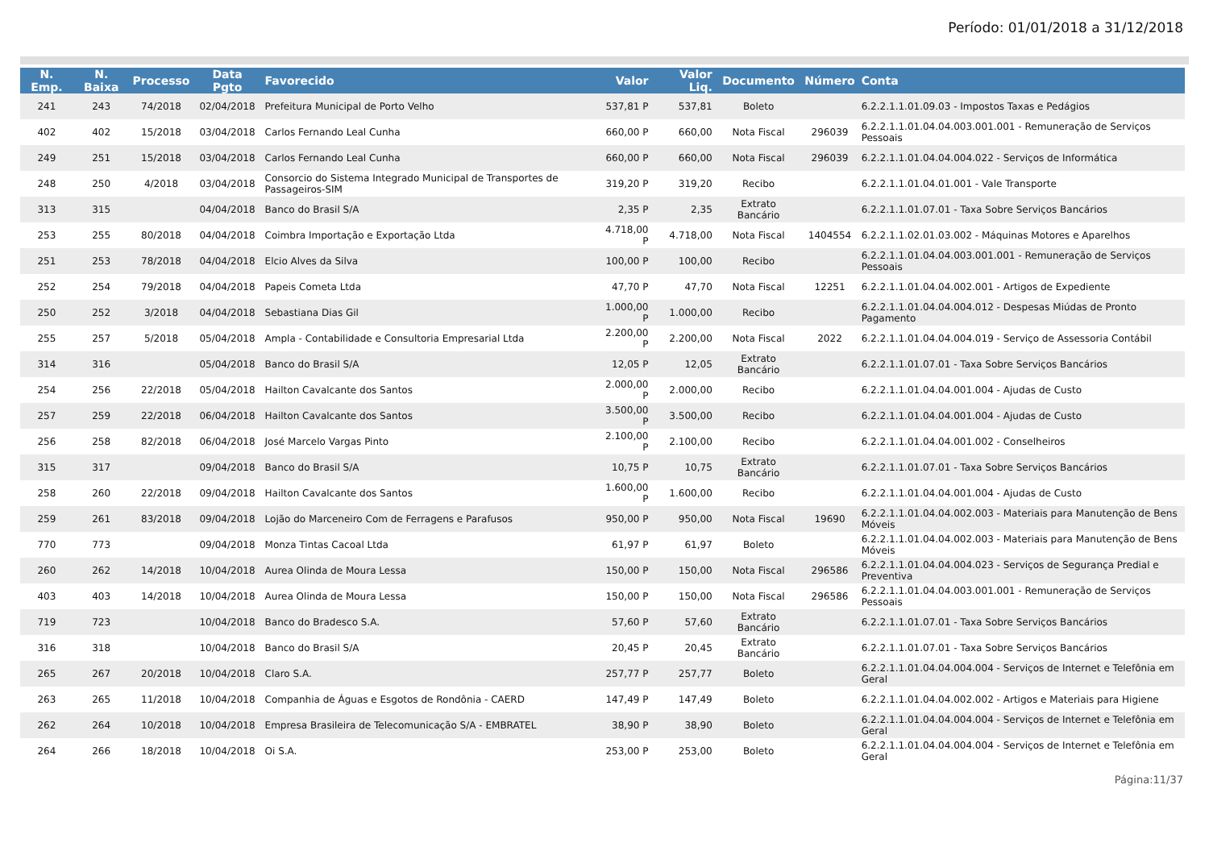Período: 01/01/2018 a 31/12/2018
| N. Emp. | N. Baixa | Processo | Data Pgto | Favorecido | Valor | Valor Liq. | Documento | Número | Conta |
| --- | --- | --- | --- | --- | --- | --- | --- | --- | --- |
| 241 | 243 | 74/2018 | 02/04/2018 | Prefeitura Municipal de Porto Velho | 537,81 P | 537,81 | Boleto | | 6.2.2.1.1.01.09.03 - Impostos Taxas e Pedágios |
| 402 | 402 | 15/2018 | 03/04/2018 | Carlos Fernando Leal Cunha | 660,00 P | 660,00 | Nota Fiscal | 296039 | 6.2.2.1.1.01.04.04.003.001.001 - Remuneração de Serviços Pessoais |
| 249 | 251 | 15/2018 | 03/04/2018 | Carlos Fernando Leal Cunha | 660,00 P | 660,00 | Nota Fiscal | 296039 | 6.2.2.1.1.01.04.04.004.022 - Serviços de Informática |
| 248 | 250 | 4/2018 | 03/04/2018 | Consorcio do Sistema Integrado Municipal de Transportes de Passageiros-SIM | 319,20 P | 319,20 | Recibo | | 6.2.2.1.1.01.04.01.001 - Vale Transporte |
| 313 | 315 | | 04/04/2018 | Banco do Brasil S/A | 2,35 P | 2,35 | Extrato Bancário | | 6.2.2.1.1.01.07.01 - Taxa Sobre Serviços Bancários |
| 253 | 255 | 80/2018 | 04/04/2018 | Coimbra Importação e Exportação Ltda | 4.718,00 P | 4.718,00 | Nota Fiscal | 1404554 | 6.2.2.1.1.02.01.03.002 - Máquinas Motores e Aparelhos |
| 251 | 253 | 78/2018 | 04/04/2018 | Elcio Alves da Silva | 100,00 P | 100,00 | Recibo | | 6.2.2.1.1.01.04.04.003.001.001 - Remuneração de Serviços Pessoais |
| 252 | 254 | 79/2018 | 04/04/2018 | Papeis Cometa Ltda | 47,70 P | 47,70 | Nota Fiscal | 12251 | 6.2.2.1.1.01.04.04.002.001 - Artigos de Expediente |
| 250 | 252 | 3/2018 | 04/04/2018 | Sebastiana Dias Gil | 1.000,00 P | 1.000,00 | Recibo | | 6.2.2.1.1.01.04.04.004.012 - Despesas Miúdas de Pronto Pagamento |
| 255 | 257 | 5/2018 | 05/04/2018 | Ampla - Contabilidade e Consultoria Empresarial Ltda | 2.200,00 P | 2.200,00 | Nota Fiscal | 2022 | 6.2.2.1.1.01.04.04.004.019 - Serviço de Assessoria Contábil |
| 314 | 316 | | 05/04/2018 | Banco do Brasil S/A | 12,05 P | 12,05 | Extrato Bancário | | 6.2.2.1.1.01.07.01 - Taxa Sobre Serviços Bancários |
| 254 | 256 | 22/2018 | 05/04/2018 | Hailton Cavalcante dos Santos | 2.000,00 P | 2.000,00 | Recibo | | 6.2.2.1.1.01.04.04.001.004 - Ajudas de Custo |
| 257 | 259 | 22/2018 | 06/04/2018 | Hailton Cavalcante dos Santos | 3.500,00 P | 3.500,00 | Recibo | | 6.2.2.1.1.01.04.04.001.004 - Ajudas de Custo |
| 256 | 258 | 82/2018 | 06/04/2018 | José Marcelo Vargas Pinto | 2.100,00 P | 2.100,00 | Recibo | | 6.2.2.1.1.01.04.04.001.002 - Conselheiros |
| 315 | 317 | | 09/04/2018 | Banco do Brasil S/A | 10,75 P | 10,75 | Extrato Bancário | | 6.2.2.1.1.01.07.01 - Taxa Sobre Serviços Bancários |
| 258 | 260 | 22/2018 | 09/04/2018 | Hailton Cavalcante dos Santos | 1.600,00 P | 1.600,00 | Recibo | | 6.2.2.1.1.01.04.04.001.004 - Ajudas de Custo |
| 259 | 261 | 83/2018 | 09/04/2018 | Lojão do Marceneiro Com de Ferragens e Parafusos | 950,00 P | 950,00 | Nota Fiscal | 19690 | 6.2.2.1.1.01.04.04.002.003 - Materiais para Manutenção de Bens Móveis |
| 770 | 773 | | 09/04/2018 | Monza Tintas Cacoal Ltda | 61,97 P | 61,97 | Boleto | | 6.2.2.1.1.01.04.04.002.003 - Materiais para Manutenção de Bens Móveis |
| 260 | 262 | 14/2018 | 10/04/2018 | Aurea Olinda de Moura Lessa | 150,00 P | 150,00 | Nota Fiscal | 296586 | 6.2.2.1.1.01.04.04.004.023 - Serviços de Segurança Predial e Preventiva |
| 403 | 403 | 14/2018 | 10/04/2018 | Aurea Olinda de Moura Lessa | 150,00 P | 150,00 | Nota Fiscal | 296586 | 6.2.2.1.1.01.04.04.003.001.001 - Remuneração de Serviços Pessoais |
| 719 | 723 | | 10/04/2018 | Banco do Bradesco S.A. | 57,60 P | 57,60 | Extrato Bancário | | 6.2.2.1.1.01.07.01 - Taxa Sobre Serviços Bancários |
| 316 | 318 | | 10/04/2018 | Banco do Brasil S/A | 20,45 P | 20,45 | Extrato Bancário | | 6.2.2.1.1.01.07.01 - Taxa Sobre Serviços Bancários |
| 265 | 267 | 20/2018 | 10/04/2018 | Claro S.A. | 257,77 P | 257,77 | Boleto | | 6.2.2.1.1.01.04.04.004.004 - Serviços de Internet e Telefônia em Geral |
| 263 | 265 | 11/2018 | 10/04/2018 | Companhia de Águas e Esgotos de Rondônia - CAERD | 147,49 P | 147,49 | Boleto | | 6.2.2.1.1.01.04.04.002.002 - Artigos e Materiais para Higiene |
| 262 | 264 | 10/2018 | 10/04/2018 | Empresa Brasileira de Telecomunicação S/A - EMBRATEL | 38,90 P | 38,90 | Boleto | | 6.2.2.1.1.01.04.04.004.004 - Serviços de Internet e Telefônia em Geral |
| 264 | 266 | 18/2018 | 10/04/2018 | Oi S.A. | 253,00 P | 253,00 | Boleto | | 6.2.2.1.1.01.04.04.004.004 - Serviços de Internet e Telefônia em Geral |
Página:11/37